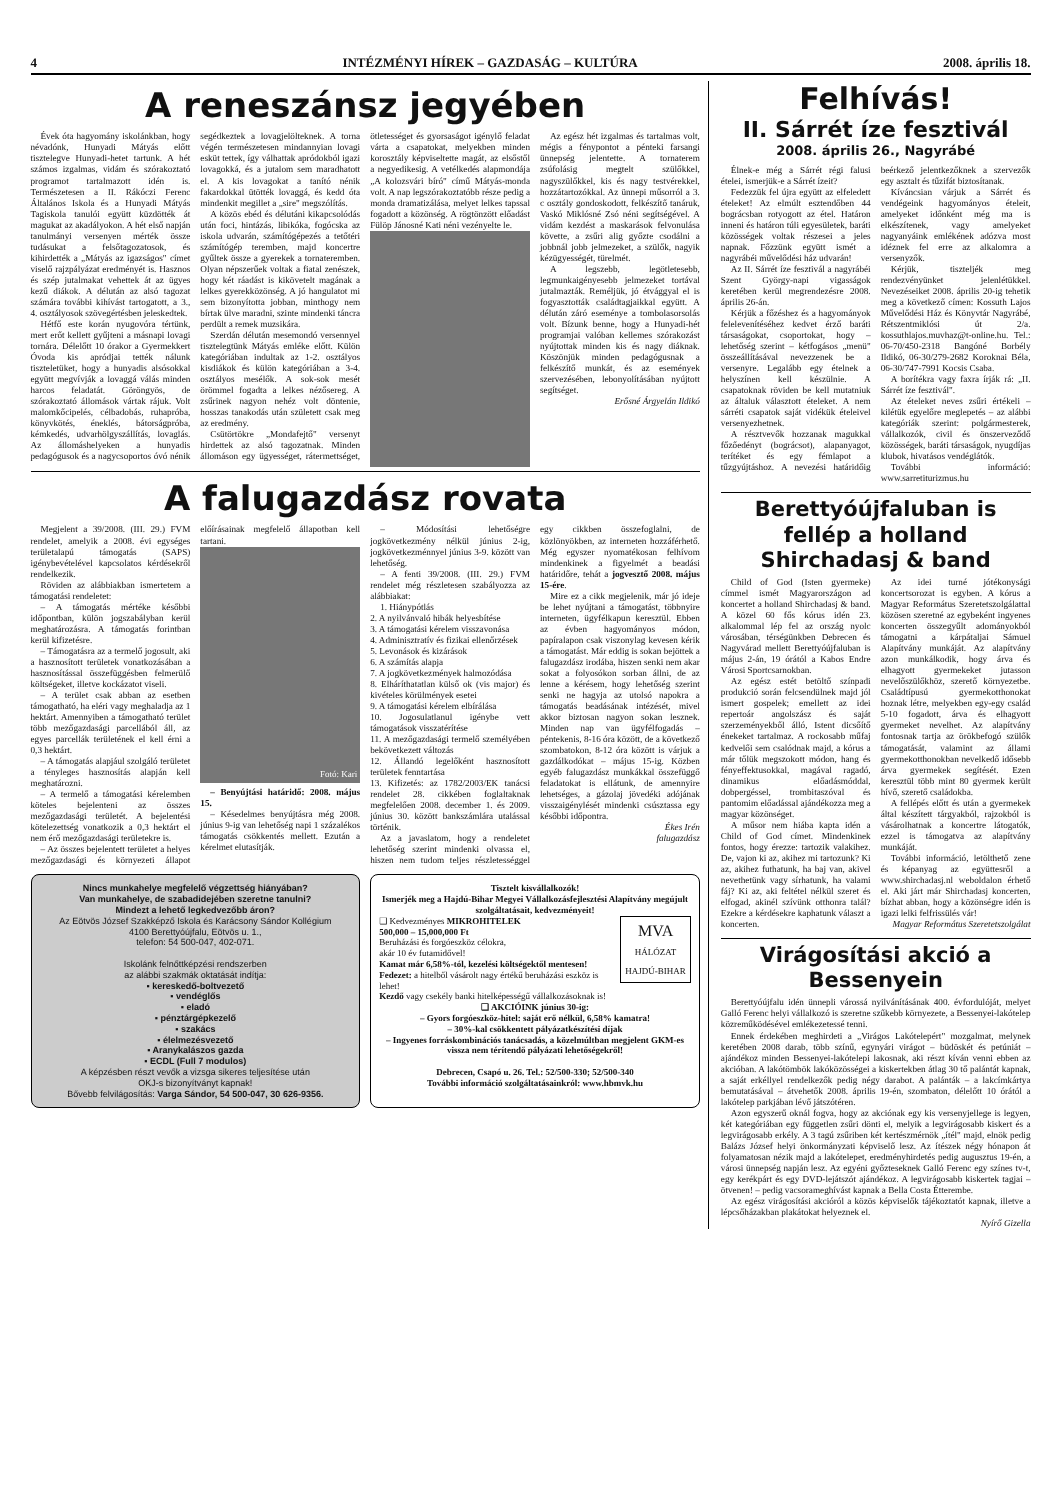4 INTÉZMÉNYI HÍREK – GAZDASÁG – KULTÚRA 2008. április 18.
A reneszánsz jegyében
Évek óta hagyomány iskolánkban, hogy névadónk, Hunyadi Mátyás előtt tisztelegve Hunyadi-hetet tartunk. A hét számos izgalmas, vidám és szórakoztató programot tartalmazott idén is. Természetesen a II. Rákóczi Ferenc Általános Iskola és a Hunyadi Mátyás Tagiskola tanulói együtt küzdötték át magukat az akadályokon. A hét első napján tanulmányi versenyen mérték össze tudásukat a felsőtagozatosok, és kihirdették a „Mátyás az igazságos" címet viselő rajzpályázat eredményét is. Hasznos és szép jutalmakat vehettek át az ügyes kezű diákok. A délután az alsó tagozat számára további kihívást tartogatott, a 3., 4. osztályosok szövegértésben jeleskedtek.
Hétfő este korán nyugovóra tértünk, mert erőt kellett gyűjteni a másnapi lovagi tornára. Délelőtt 10 órakor a Gyermekkert Óvoda kis apródjai tették nálunk tiszteletüket, hogy a hunyadis alsósokkal együtt megvívják a lovaggá válás minden harcos feladatát. Göröngyös, de szórakoztató állomások vártak rájuk. Volt malomkőcipelés, célbadobás, ruhapróba, könyvkötés, éneklés, bátorságpróba, kémkedés, udvarhölgyszállítás, lovaglás. Az állomáshelyeken a hunyadis pedagógusok és a nagycsoportos óvó nénik segédkeztek a lovagjelölteknek. A torna végén természetesen mindannyian lovagi esküt tettek, így válhattak apródokból igazi lovagokká, és a jutalom sem maradhatott el. A kis lovagokat a tanító nénik fakardokkal ütötték lovaggá, és kedd óta mindenkit megillet a „sire" megszólítás.
A közös ebéd és délutáni kikapcsolódás után foci, hintázás, libikóka, fogócska az iskola udvarán, számítógépezés a tetőtéri számítógép teremben, majd koncertre gyűltek össze a gyerekek a tornateremben. Olyan népszerűek voltak a fiatal zenészek, hogy két ráadást is kikövetelt magának a lelkes gyerekközönség. A jó hangulatot mi sem bizonyította jobban, minthogy nem bírtak ülve maradni, szinte mindenki táncra perdült a remek muzsikára.
Szerdán délután mesemondó versennyel tisztelegtünk Mátyás emléke előtt. Külön kategóriában indultak az 1-2. osztályos kisdiákok és külön kategóriában a 3-4. osztályos mesélők. A sok-sok mesét örömmel fogadta a lelkes nézősereg. A zsűrinek nagyon nehéz volt döntenie, hosszas tanakodás után született csak meg az eredmény.
Csütörtökre „Mondafejtő" versenyt hirdettek az alsó tagozatnak. Minden állomáson egy ügyességet, rátermettséget, ötletességet és gyorsaságot igénylő feladat várta a csapatokat, melyekben minden korosztály képviseltette magát, az elsőstől a negyedikesig. A vetélkedés alapmondája „A kolozsvári bíró" című Mátyás-monda volt. A nap legszórakoztatóbb része pedig a monda dramatizálása, melyet lelkes tapssal fogadott a közönség. A rögtönzött előadást Fülöp Jánosné Kati néni vezényelte le.
Az egész hét izgalmas és tartalmas volt, mégis a fénypontot a pénteki farsangi ünnepség jelentette. A tornaterem zsúfolásig megtelt szülőkkel, nagyszülőkkel, kis és nagy testvérekkel, hozzátartozókkal. Az ünnepi műsorról a 3. c osztály gondoskodott, felkészítő tanáruk, Vaskó Miklósné Zsó néni segítségével. A vidám kezdést a maskarások felvonulása követte, a zsűri alig győzte csodálni a jobbnál jobb jelmezeket, a szülők, nagyik kézügyességét, türelmét.
A legszebb, legötletesebb, legmunkaigényesebb jelmezeket tortával jutalmazták. Reméljük, jó étvággyal el is fogyasztották családtagjaikkal együtt. A délután záró eseménye a tombolasorsolás volt. Bízunk benne, hogy a Hunyadi-hét programjai valóban kellemes szórakozást nyújtottak minden kis és nagy diáknak. Köszönjük minden pedagógusnak a felkészítő munkát, és az események szervezésében, lebonyolításában nyújtott segítséget.
Erősné Árgyelán Ildikó
A falugazdász rovata
Megjelent a 39/2008. (III. 29.) FVM rendelet, amelyik a 2008. évi egységes területalapú támogatás (SAPS) igénybevételével kapcsolatos kérdésekről rendelkezik.
Röviden az alábbiakban ismertetem a támogatási rendeletet:
– A támogatás mértéke későbbi időpontban, külön jogszabályban kerül meghatározásra. A támogatás forintban kerül kifizetésre.
– Támogatásra az a termelő jogosult, aki a hasznosított területek vonatkozásában a hasznosítással összefüggésben felmerülő költségeket, illetve kockázatot viseli.
– A terület csak abban az esetben támogatható, ha eléri vagy meghaladja az 1 hektárt. Amennyiben a támogatható terület több mezőgazdasági parcellából áll, az egyes parcellák területének el kell érni a 0,3 hektárt.
– A támogatás alapjául szolgáló területet a tényleges hasznosítás alapján kell meghatározni.
– A termelő a támogatási kérelemben köteles bejelenteni az összes mezőgazdasági területét. A bejelentési kötelezettség vonatkozik a 0,3 hektárt el nem érő mezőgazdasági területekre is.
– Az összes bejelentett területet a helyes mezőgazdasági és környezeti állapot előírásainak megfelelő állapotban kell tartani.
Fotó: Kari
– Benyújtási határidő: 2008. május 15.
– Késedelmes benyújtásra még 2008. június 9-ig van lehetőség napi 1 százalékos támogatás csökkentés mellett. Ezután a kérelmet elutasítják.
– Módosítási lehetőségre jogkövetkezmény nélkül június 2-ig, jogkövetkezménnyel június 3-9. között van lehetőség.
– A fenti 39/2008. (III. 29.) FVM rendelet még részletesen szabályozza az alábbiakat:
1. Hiánypótlás
2. A nyilvánvaló hibák helyesbítése
3. A támogatási kérelem visszavonása
4. Adminisztratív és fizikai ellenőrzések
5. Levonások és kizárások
6. A számítás alapja
7. A jogkövetkezmények halmozódása
8. Elháríthatatlan külső ok (vis major) és kivételes körülmények esetei
9. A támogatási kérelem elbírálása
10. Jogosulatlanul igénybe vett támogatások visszatérítése
11. A mezőgazdasági termelő személyében bekövetkezett változás
12. Állandó legelőként hasznosított területek fenntartása
13. Kifizetés: az 1782/2003/EK tanácsi rendelet 28. cikkében foglaltaknak megfelelően 2008. december 1. és 2009. június 30. között bankszámlára utalással történik.
Az a javaslatom, hogy a rendeletet lehetőség szerint mindenki olvassa el, hiszen nem tudom teljes részletességgel egy cikkben összefoglalni, de közlönyökben, az interneten hozzáférhető. Még egyszer nyomatékosan felhívom mindenkinek a figyelmét a beadási határidőre, tehát a jogvesztő 2008. május 15-ére.
Mire ez a cikk megjelenik, már jó ideje be lehet nyújtani a támogatást, többnyire interneten, ügyfélkapun keresztül. Ebben az évben hagyományos módon, papíralapon csak viszonylag kevesen kérik a támogatást. Már eddig is sokan bejöttek a falugazdász irodába, hiszen senki nem akar sokat a folyosókon sorban állni, de az lenne a kérésem, hogy lehetőség szerint senki ne hagyja az utolsó napokra a támogatás beadásának intézését, mivel akkor biztosan nagyon sokan lesznek. Minden nap van ügyfélfogadás – péntekenis, 8-16 óra között, de a következő szombatokon, 8-12 óra között is várjuk a gazdálkodókat – május 15-ig. Közben egyéb falugazdász munkákkal összefüggő feladatokat is ellátunk, de amennyire lehetséges, a gázolaj jövedéki adójának visszaigénylését mindenki csúsztassa egy későbbi időpontra.
Ékes Irén
falugazdász
Nincs munkahelye megfelelő végzettség hiányában?
Van munkahelye, de szabadidejében szeretne tanulni?
Mindezt a lehető legkedvezőbb áron?
Az Eötvös József Szakképző Iskola és Karácsony Sándor Kollégium
4100 Berettyóújfalu, Eötvös u. 1.,
telefon: 54 500-047, 402-071.
Iskolánk felnőttképzési rendszerben
az alábbi szakmák oktatását indítja:
▪ kereskedő-boltvezető
▪ vendéglős
▪ eladó
▪ pénztárgépkezelő
▪ szakács
▪ élelmezésvezető
▪ Aranykalászos gazda
▪ ECDL (Full 7 modulos)
A képzésben részt vevők a vizsga sikeres teljesítése után
OKJ-s bizonyítványt kapnak!
Bővebb felvilágosítás: Varga Sándor, 54 500-047, 30 626-9356.
Tisztelt kisvállalkozók!
Ismerjék meg a Hajdú-Bihar Megyei Vállalkozásfejlesztési Alapítvány megújult szolgáltatásait, kedvezményeit!
MVA
HÁLÓZAT
HAJDÚ-BIHAR
❑ Kedvezményes MIKROHITELEK
500,000 – 15,000,000 Ft
Beruházási és forgóeszköz célokra,
akár 10 év futamidővel!
Kamat már 6,58%-tól, kezelési költségektől mentesen!
Fedezet: a hitelből vásárolt nagy értékű beruházási eszköz is lehet!
Kezdő vagy csekély banki hitelképességű vállalkozásoknak is!
❑ AKCIÓINK június 30-ig:
– Gyors forgóeszköz-hitel: saját erő nélkül, 6,58% kamatra!
– 30%-kal csökkentett pályázatkészítési díjak
– Ingyenes forráskombinációs tanácsadás, a közelmúltban megjelent GKM-es vissza nem térítendő pályázati lehetőségekről!
Debrecen, Csapó u. 26. Tel.: 52/500-330; 52/500-340
További információ szolgáltatásainkról: www.hbmvk.hu
Felhívás!
II. Sárrét íze fesztivál
2008. április 26., Nagyrábé
Élnek-e még a Sárrét régi falusi ételei, ismerjük-e a Sárrét ízeit?
Fedezzük fel újra együtt az elfeledett ételeket! Az elmúlt esztendőben 44 bográcsban rotyogott az étel. Határon inneni és határon túli egyesületek, baráti közösségek voltak részesei a jeles napnak. Főzzünk együtt ismét a nagyrábéi művelődési ház udvarán!
Az II. Sárrét íze fesztivál a nagyrábéi Szent György-napi vigasságok keretében kerül megrendezésre 2008. április 26-án.
Kérjük a főzéshez és a hagyományok felelevenítéséhez kedvet érző baráti társaságokat, csoportokat, hogy – lehetőség szerint – kétfogásos „menü" összeállításával nevezzenek be a versenyre. Legalább egy ételnek a helyszínen kell készülnie. A csapatoknak röviden be kell mutatniuk az általuk választott ételeket. A nem sárréti csapatok saját vidékük ételeivel versenyezhetnek.
A résztvevők hozzanak magukkal főzőedényt (bográcsot), alapanyagot, terítéket és egy fémlapot a tűzgyújtáshoz. A nevezési határidőig beérkező jelentkezőknek a szervezők egy asztalt és tűzifát biztosítanak.
Kíváncsian várjuk a Sárrét és vendégeink hagyományos ételeit, amelyeket időnként még ma is elkészítenek, vagy amelyeket nagyanyáink emlékének adózva most idéznek fel erre az alkalomra a versenyzők.
Kérjük, tiszteljék meg rendezvényünket jelenlétükkel. Nevezéseiket 2008. április 20-ig tehetik meg a következő címen: Kossuth Lajos Művelődési Ház és Könyvtár Nagyrábé, Rétszentmiklósi út 2/a. kossuthlajos.muvhaz@t-online.hu. Tel.: 06-70/450-2318 Bangóné Borbély Ildikó, 06-30/279-2682 Koroknai Béla, 06-30/747-7991 Kocsis Csaba.
A borítékra vagy faxra írják rá: „II. Sárrét íze fesztivál".
Az ételeket neves zsűri értékeli – kilétük egyelőre meglepetés – az alábbi kategóriák szerint: polgármesterek, vállalkozók, civil és önszerveződő közösségek, baráti társaságok, nyugdíjas klubok, hivatásos vendéglátók.
További információ: www.sarretiturizmus.hu
Berettyóújfaluban is fellép a holland Shirchadasj & band
Child of God (Isten gyermeke) címmel ismét Magyarországon ad koncertet a holland Shirchadasj & band. A közel 60 fős kórus idén 23. alkalommal lép fel az ország nyolc városában, térségünkben Debrecen és Nagyvárad mellett Berettyóújfaluban is május 2-án, 19 órától a Kabos Endre Városi Sportcsarnokban.
Az egész estét betöltő színpadi produkció során felcsendülnek majd jól ismert gospelek; emellett az idei repertoár angolszász és saját szerzeményekből álló, Istent dicsőítő énekeket tartalmaz. A rockosabb műfaj kedvelői sem csalódnak majd, a kórus a már tőlük megszokott módon, hang és fényeffektusokkal, magával ragadó, dinamikus előadásmóddal, dobpergéssel, trombitaszóval és pantomim előadással ajándékozza meg a magyar közönséget.
A műsor nem hiába kapta idén a Child of God címet. Mindenkinek fontos, hogy érezze: tartozik valakihez. De, vajon ki az, akihez mi tartozunk? Ki az, akihez futhatunk, ha baj van, akivel nevethetünk vagy sírhatunk, ha valami fáj? Ki az, aki feltétel nélkül szeret és elfogad, akinél szívünk otthonra talál? Ezekre a kérdésekre kaphatunk választ a koncerten.
Az idei turné jótékonysági koncertsorozat is egyben. A kórus a Magyar Református Szeretetszolgálattal közösen szeretné az egybeként ingyenes koncerten összegyűlt adományokból támogatni a kárpátaljai Sámuel Alapítvány munkáját. Az alapítvány azon munkálkodik, hogy árva és elhagyott gyermekeket jutasson nevelőszülőkhöz, szerető környezetbe. Családtípusú gyermekotthonokat hoznak létre, melyekben egy-egy család 5-10 fogadott, árva és elhagyott gyermeket nevelhet. Az alapítvány fontosnak tartja az örökbefogó szülők támogatását, valamint az állami gyermekotthonokban nevelkedő idősebb árva gyermekek segítését. Ezen keresztül több mint 80 gyermek került hívő, szerető családokba.
A fellépés előtt és után a gyermekek által készített tárgyakból, rajzokból is vásárolhatnak a koncertre látogatók, ezzel is támogatva az alapítvány munkáját.
További információ, letölthető zene és képanyag az együttesről a www.shirchadasj.nl weboldalon érhető el. Aki járt már Shirchadasj koncerten, bízhat abban, hogy a közönségre idén is igazi lelki felfrissülés vár!
Magyar Református Szeretetszolgálat
Virágosítási akció a Bessenyein
Berettyóújfalu idén ünnepli várossá nyilvánításának 400. évfordulóját, melyet Galló Ferenc helyi vállalkozó is szeretne szűkebb környezete, a Bessenyei-lakótelep közreműködésével emlékezetessé tenni.
Ennek érdekében meghirdeti a „Virágos Lakótelepért" mozgalmat, melynek keretében 2008 darab, több színű, egynyári virágot – büdöskét és petúniát – ajándékoz minden Bessenyei-lakótelepi lakosnak, aki részt kíván venni ebben az akcióban. A lakótömbök lakóközösségei a kiskertekben átlag 30 tő palántát kapnak, a saját erkéllyel rendelkezők pedig négy darabot. A palánták – a lakcímkártya bemutatásával – átvehetők 2008. április 19-én, szombaton, délelőtt 10 órától a lakótelep parkjában lévő játszótéren.
Azon egyszerű oknál fogva, hogy az akciónak egy kis versenyjellege is legyen, két kategóriában egy független zsűri dönti el, melyik a legvirágosabb kiskert és a legvirágosabb erkély. A 3 tagú zsűriben két kertészmérnök „ítél" majd, elnök pedig Balázs József helyi önkormányzati képviselő lesz. Az ítészek négy hónapon át folyamatosan nézik majd a lakótelepet, eredményhirdetés pedig augusztus 19-én, a városi ünnepség napján lesz. Az egyéni győzteseknek Galló Ferenc egy színes tv-t, egy kerékpárt és egy DVD-lejátszót ajándékoz. A legvirágosabb kiskertek tagjai – ötvenen! – pedig vacsorameghívást kapnak a Bella Costa Étterembe.
Az egész virágosítási akcióról a közös képviselők tájékoztatót kapnak, illetve a lépcsőházakban plakátokat helyeznek el.
Nyírő Gizella